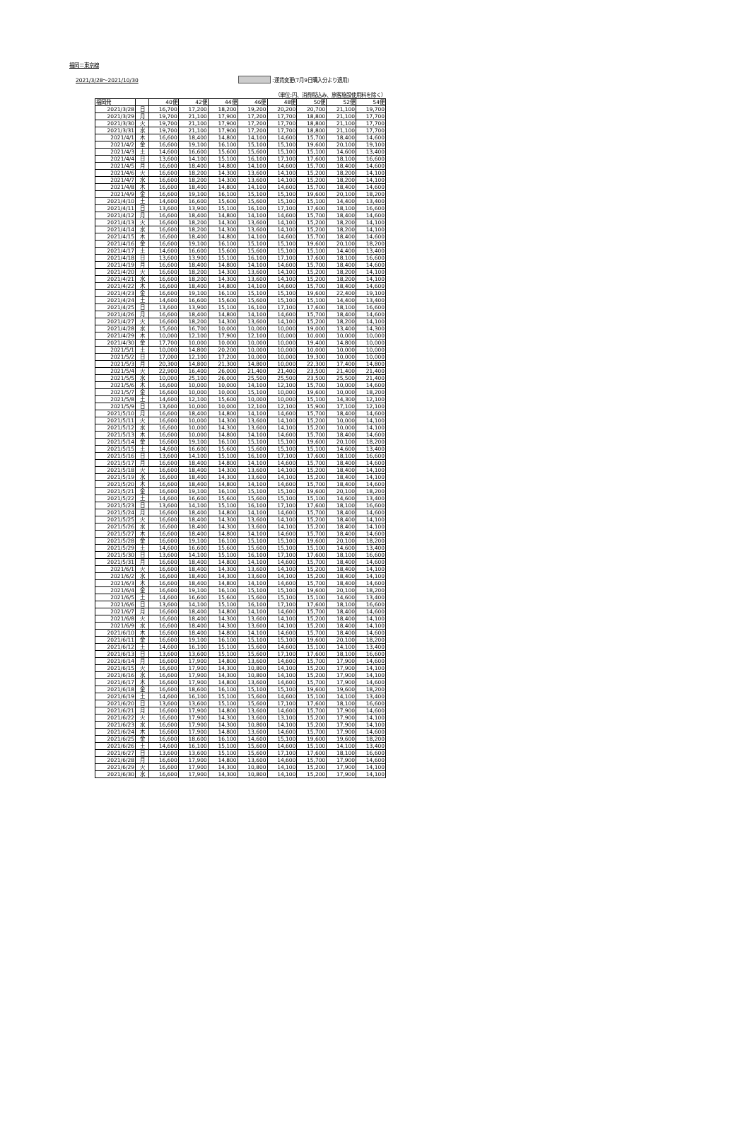福岡＝東京線
2021/3/28〜2021/10/30 :運賃変更(7月9日購入分より適用)
（単位:円、消費税込み、旅客施設使用料を除く）
| 福岡発 | | 40便 | 42便 | 44便 | 46便 | 48便 | 50便 | 52便 | 54便 |
| --- | --- | --- | --- | --- | --- | --- | --- | --- | --- |
| 2021/3/28 | 日 | 16,700 | 17,200 | 18,200 | 19,200 | 20,200 | 20,700 | 21,100 | 19,700 |
| 2021/3/29 | 月 | 19,700 | 21,100 | 17,900 | 17,200 | 17,700 | 18,800 | 21,100 | 17,700 |
| 2021/3/30 | 火 | 19,700 | 21,100 | 17,900 | 17,200 | 17,700 | 18,800 | 21,100 | 17,700 |
| 2021/3/31 | 水 | 19,700 | 21,100 | 17,900 | 17,200 | 17,700 | 18,800 | 21,100 | 17,700 |
| 2021/4/1 | 木 | 16,600 | 18,400 | 14,800 | 14,100 | 14,600 | 15,700 | 18,400 | 14,600 |
| 2021/4/2 | 金 | 16,600 | 19,100 | 16,100 | 15,100 | 15,100 | 19,600 | 20,100 | 19,100 |
| 2021/4/3 | 土 | 14,600 | 16,600 | 15,600 | 15,600 | 15,100 | 15,100 | 14,600 | 13,400 |
| 2021/4/4 | 日 | 13,600 | 14,100 | 15,100 | 16,100 | 17,100 | 17,600 | 18,100 | 16,600 |
| 2021/4/5 | 月 | 16,600 | 18,400 | 14,800 | 14,100 | 14,600 | 15,700 | 18,400 | 14,600 |
| 2021/4/6 | 火 | 16,600 | 18,200 | 14,300 | 13,600 | 14,100 | 15,200 | 18,200 | 14,100 |
| 2021/4/7 | 水 | 16,600 | 18,200 | 14,300 | 13,600 | 14,100 | 15,200 | 18,200 | 14,100 |
| 2021/4/8 | 木 | 16,600 | 18,400 | 14,800 | 14,100 | 14,600 | 15,700 | 18,400 | 14,600 |
| 2021/4/9 | 金 | 16,600 | 19,100 | 16,100 | 15,100 | 15,100 | 19,600 | 20,100 | 18,200 |
| 2021/4/10 | 土 | 14,600 | 16,600 | 15,600 | 15,600 | 15,100 | 15,100 | 14,400 | 13,400 |
| 2021/4/11 | 日 | 13,600 | 13,900 | 15,100 | 16,100 | 17,100 | 17,600 | 18,100 | 16,600 |
| 2021/4/12 | 月 | 16,600 | 18,400 | 14,800 | 14,100 | 14,600 | 15,700 | 18,400 | 14,600 |
| 2021/4/13 | 火 | 16,600 | 18,200 | 14,300 | 13,600 | 14,100 | 15,200 | 18,200 | 14,100 |
| 2021/4/14 | 水 | 16,600 | 18,200 | 14,300 | 13,600 | 14,100 | 15,200 | 18,200 | 14,100 |
| 2021/4/15 | 木 | 16,600 | 18,400 | 14,800 | 14,100 | 14,600 | 15,700 | 18,400 | 14,600 |
| 2021/4/16 | 金 | 16,600 | 19,100 | 16,100 | 15,100 | 15,100 | 19,600 | 20,100 | 18,200 |
| 2021/4/17 | 土 | 14,600 | 16,600 | 15,600 | 15,600 | 15,100 | 15,100 | 14,400 | 13,400 |
| 2021/4/18 | 日 | 13,600 | 13,900 | 15,100 | 16,100 | 17,100 | 17,600 | 18,100 | 16,600 |
| 2021/4/19 | 月 | 16,600 | 18,400 | 14,800 | 14,100 | 14,600 | 15,700 | 18,400 | 14,600 |
| 2021/4/20 | 火 | 16,600 | 18,200 | 14,300 | 13,600 | 14,100 | 15,200 | 18,200 | 14,100 |
| 2021/4/21 | 水 | 16,600 | 18,200 | 14,300 | 13,600 | 14,100 | 15,200 | 18,200 | 14,100 |
| 2021/4/22 | 木 | 16,600 | 18,400 | 14,800 | 14,100 | 14,600 | 15,700 | 18,400 | 14,600 |
| 2021/4/23 | 金 | 16,600 | 19,100 | 16,100 | 15,100 | 15,100 | 19,600 | 22,400 | 19,100 |
| 2021/4/24 | 土 | 14,600 | 16,600 | 15,600 | 15,600 | 15,100 | 15,100 | 14,400 | 13,400 |
| 2021/4/25 | 日 | 13,600 | 13,900 | 15,100 | 16,100 | 17,100 | 17,600 | 18,100 | 16,600 |
| 2021/4/26 | 月 | 16,600 | 18,400 | 14,800 | 14,100 | 14,600 | 15,700 | 18,400 | 14,600 |
| 2021/4/27 | 火 | 16,600 | 18,200 | 14,300 | 13,600 | 14,100 | 15,200 | 18,200 | 14,100 |
| 2021/4/28 | 水 | 15,600 | 16,700 | 10,000 | 10,000 | 10,000 | 19,000 | 13,400 | 14,300 |
| 2021/4/29 | 木 | 10,000 | 12,100 | 17,900 | 12,100 | 10,000 | 10,000 | 10,000 | 10,000 |
| 2021/4/30 | 金 | 17,700 | 10,000 | 10,000 | 10,000 | 10,000 | 19,400 | 14,800 | 10,000 |
| 2021/5/1 | 土 | 10,000 | 14,800 | 20,200 | 10,000 | 10,000 | 10,000 | 10,000 | 10,000 |
| 2021/5/2 | 日 | 17,000 | 12,100 | 17,200 | 10,000 | 10,000 | 19,300 | 10,000 | 10,000 |
| 2021/5/3 | 月 | 20,300 | 14,800 | 21,300 | 14,800 | 10,000 | 22,300 | 17,400 | 14,800 |
| 2021/5/4 | 火 | 22,900 | 16,400 | 26,000 | 21,400 | 21,400 | 23,500 | 21,400 | 21,400 |
| 2021/5/5 | 水 | 10,000 | 25,100 | 26,000 | 25,500 | 25,500 | 23,500 | 25,500 | 21,400 |
| 2021/5/6 | 木 | 16,600 | 10,000 | 10,000 | 14,100 | 12,100 | 15,700 | 10,000 | 14,600 |
| 2021/5/7 | 金 | 16,600 | 10,000 | 10,000 | 15,100 | 10,000 | 19,600 | 10,000 | 18,200 |
| 2021/5/8 | 土 | 14,600 | 12,100 | 15,600 | 10,000 | 10,000 | 15,100 | 14,300 | 12,100 |
| 2021/5/9 | 日 | 13,600 | 10,000 | 10,000 | 12,100 | 12,100 | 15,900 | 17,100 | 12,100 |
| 2021/5/10 | 月 | 16,600 | 18,400 | 14,800 | 14,100 | 14,600 | 15,700 | 18,400 | 14,600 |
| 2021/5/11 | 火 | 16,600 | 10,000 | 14,300 | 13,600 | 14,100 | 15,200 | 10,000 | 14,100 |
| 2021/5/12 | 水 | 16,600 | 10,000 | 14,300 | 13,600 | 14,100 | 15,200 | 10,000 | 14,100 |
| 2021/5/13 | 木 | 16,600 | 10,000 | 14,800 | 14,100 | 14,600 | 15,700 | 18,400 | 14,600 |
| 2021/5/14 | 金 | 16,600 | 19,100 | 16,100 | 15,100 | 15,100 | 19,600 | 20,100 | 18,200 |
| 2021/5/15 | 土 | 14,600 | 16,600 | 15,600 | 15,600 | 15,100 | 15,100 | 14,600 | 13,400 |
| 2021/5/16 | 日 | 13,600 | 14,100 | 15,100 | 16,100 | 17,100 | 17,600 | 18,100 | 16,600 |
| 2021/5/17 | 月 | 16,600 | 18,400 | 14,800 | 14,100 | 14,600 | 15,700 | 18,400 | 14,600 |
| 2021/5/18 | 火 | 16,600 | 18,400 | 14,300 | 13,600 | 14,100 | 15,200 | 18,400 | 14,100 |
| 2021/5/19 | 水 | 16,600 | 18,400 | 14,300 | 13,600 | 14,100 | 15,200 | 18,400 | 14,100 |
| 2021/5/20 | 木 | 16,600 | 18,400 | 14,800 | 14,100 | 14,600 | 15,700 | 18,400 | 14,600 |
| 2021/5/21 | 金 | 16,600 | 19,100 | 16,100 | 15,100 | 15,100 | 19,600 | 20,100 | 18,200 |
| 2021/5/22 | 土 | 14,600 | 16,600 | 15,600 | 15,600 | 15,100 | 15,100 | 14,600 | 13,400 |
| 2021/5/23 | 日 | 13,600 | 14,100 | 15,100 | 16,100 | 17,100 | 17,600 | 18,100 | 16,600 |
| 2021/5/24 | 月 | 16,600 | 18,400 | 14,800 | 14,100 | 14,600 | 15,700 | 18,400 | 14,600 |
| 2021/5/25 | 火 | 16,600 | 18,400 | 14,300 | 13,600 | 14,100 | 15,200 | 18,400 | 14,100 |
| 2021/5/26 | 水 | 16,600 | 18,400 | 14,300 | 13,600 | 14,100 | 15,200 | 18,400 | 14,100 |
| 2021/5/27 | 木 | 16,600 | 18,400 | 14,800 | 14,100 | 14,600 | 15,700 | 18,400 | 14,600 |
| 2021/5/28 | 金 | 16,600 | 19,100 | 16,100 | 15,100 | 15,100 | 19,600 | 20,100 | 18,200 |
| 2021/5/29 | 土 | 14,600 | 16,600 | 15,600 | 15,600 | 15,100 | 15,100 | 14,600 | 13,400 |
| 2021/5/30 | 日 | 13,600 | 14,100 | 15,100 | 16,100 | 17,100 | 17,600 | 18,100 | 16,600 |
| 2021/5/31 | 月 | 16,600 | 18,400 | 14,800 | 14,100 | 14,600 | 15,700 | 18,400 | 14,600 |
| 2021/6/1 | 火 | 16,600 | 18,400 | 14,300 | 13,600 | 14,100 | 15,200 | 18,400 | 14,100 |
| 2021/6/2 | 水 | 16,600 | 18,400 | 14,300 | 13,600 | 14,100 | 15,200 | 18,400 | 14,100 |
| 2021/6/3 | 木 | 16,600 | 18,400 | 14,800 | 14,100 | 14,600 | 15,700 | 18,400 | 14,600 |
| 2021/6/4 | 金 | 16,600 | 19,100 | 16,100 | 15,100 | 15,100 | 19,600 | 20,100 | 18,200 |
| 2021/6/5 | 土 | 14,600 | 16,600 | 15,600 | 15,600 | 15,100 | 15,100 | 14,600 | 13,400 |
| 2021/6/6 | 日 | 13,600 | 14,100 | 15,100 | 16,100 | 17,100 | 17,600 | 18,100 | 16,600 |
| 2021/6/7 | 月 | 16,600 | 18,400 | 14,800 | 14,100 | 14,600 | 15,700 | 18,400 | 14,600 |
| 2021/6/8 | 火 | 16,600 | 18,400 | 14,300 | 13,600 | 14,100 | 15,200 | 18,400 | 14,100 |
| 2021/6/9 | 水 | 16,600 | 18,400 | 14,300 | 13,600 | 14,100 | 15,200 | 18,400 | 14,100 |
| 2021/6/10 | 木 | 16,600 | 18,400 | 14,800 | 14,100 | 14,600 | 15,700 | 18,400 | 14,600 |
| 2021/6/11 | 金 | 16,600 | 19,100 | 16,100 | 15,100 | 15,100 | 19,600 | 20,100 | 18,200 |
| 2021/6/12 | 土 | 14,600 | 16,100 | 15,100 | 15,600 | 14,600 | 15,100 | 14,100 | 13,400 |
| 2021/6/13 | 日 | 13,600 | 13,600 | 15,100 | 15,600 | 17,100 | 17,600 | 18,100 | 16,600 |
| 2021/6/14 | 月 | 16,600 | 17,900 | 14,800 | 13,600 | 14,600 | 15,700 | 17,900 | 14,600 |
| 2021/6/15 | 火 | 16,600 | 17,900 | 14,300 | 10,800 | 14,100 | 15,200 | 17,900 | 14,100 |
| 2021/6/16 | 水 | 16,600 | 17,900 | 14,300 | 10,800 | 14,100 | 15,200 | 17,900 | 14,100 |
| 2021/6/17 | 木 | 16,600 | 17,900 | 14,800 | 13,600 | 14,600 | 15,700 | 17,900 | 14,600 |
| 2021/6/18 | 金 | 16,600 | 18,600 | 16,100 | 15,100 | 15,100 | 19,600 | 19,600 | 18,200 |
| 2021/6/19 | 土 | 14,600 | 16,100 | 15,100 | 15,600 | 14,600 | 15,100 | 14,100 | 13,400 |
| 2021/6/20 | 日 | 13,600 | 13,600 | 15,100 | 15,600 | 17,100 | 17,600 | 18,100 | 16,600 |
| 2021/6/21 | 月 | 16,600 | 17,900 | 14,800 | 13,600 | 14,600 | 15,700 | 17,900 | 14,600 |
| 2021/6/22 | 火 | 16,600 | 17,900 | 14,300 | 13,600 | 13,100 | 15,200 | 17,900 | 14,100 |
| 2021/6/23 | 水 | 16,600 | 17,900 | 14,300 | 10,800 | 14,100 | 15,200 | 17,900 | 14,100 |
| 2021/6/24 | 木 | 16,600 | 17,900 | 14,800 | 13,600 | 14,600 | 15,700 | 17,900 | 14,600 |
| 2021/6/25 | 金 | 16,600 | 18,600 | 16,100 | 14,600 | 15,100 | 19,600 | 19,600 | 18,200 |
| 2021/6/26 | 土 | 14,600 | 16,100 | 15,100 | 15,600 | 14,600 | 15,100 | 14,100 | 13,400 |
| 2021/6/27 | 日 | 13,600 | 13,600 | 15,100 | 15,600 | 17,100 | 17,600 | 18,100 | 16,600 |
| 2021/6/28 | 月 | 16,600 | 17,900 | 14,800 | 13,600 | 14,600 | 15,700 | 17,900 | 14,600 |
| 2021/6/29 | 火 | 16,600 | 17,900 | 14,300 | 10,800 | 14,100 | 15,200 | 17,900 | 14,100 |
| 2021/6/30 | 水 | 16,600 | 17,900 | 14,300 | 10,800 | 14,100 | 15,200 | 17,900 | 14,100 |